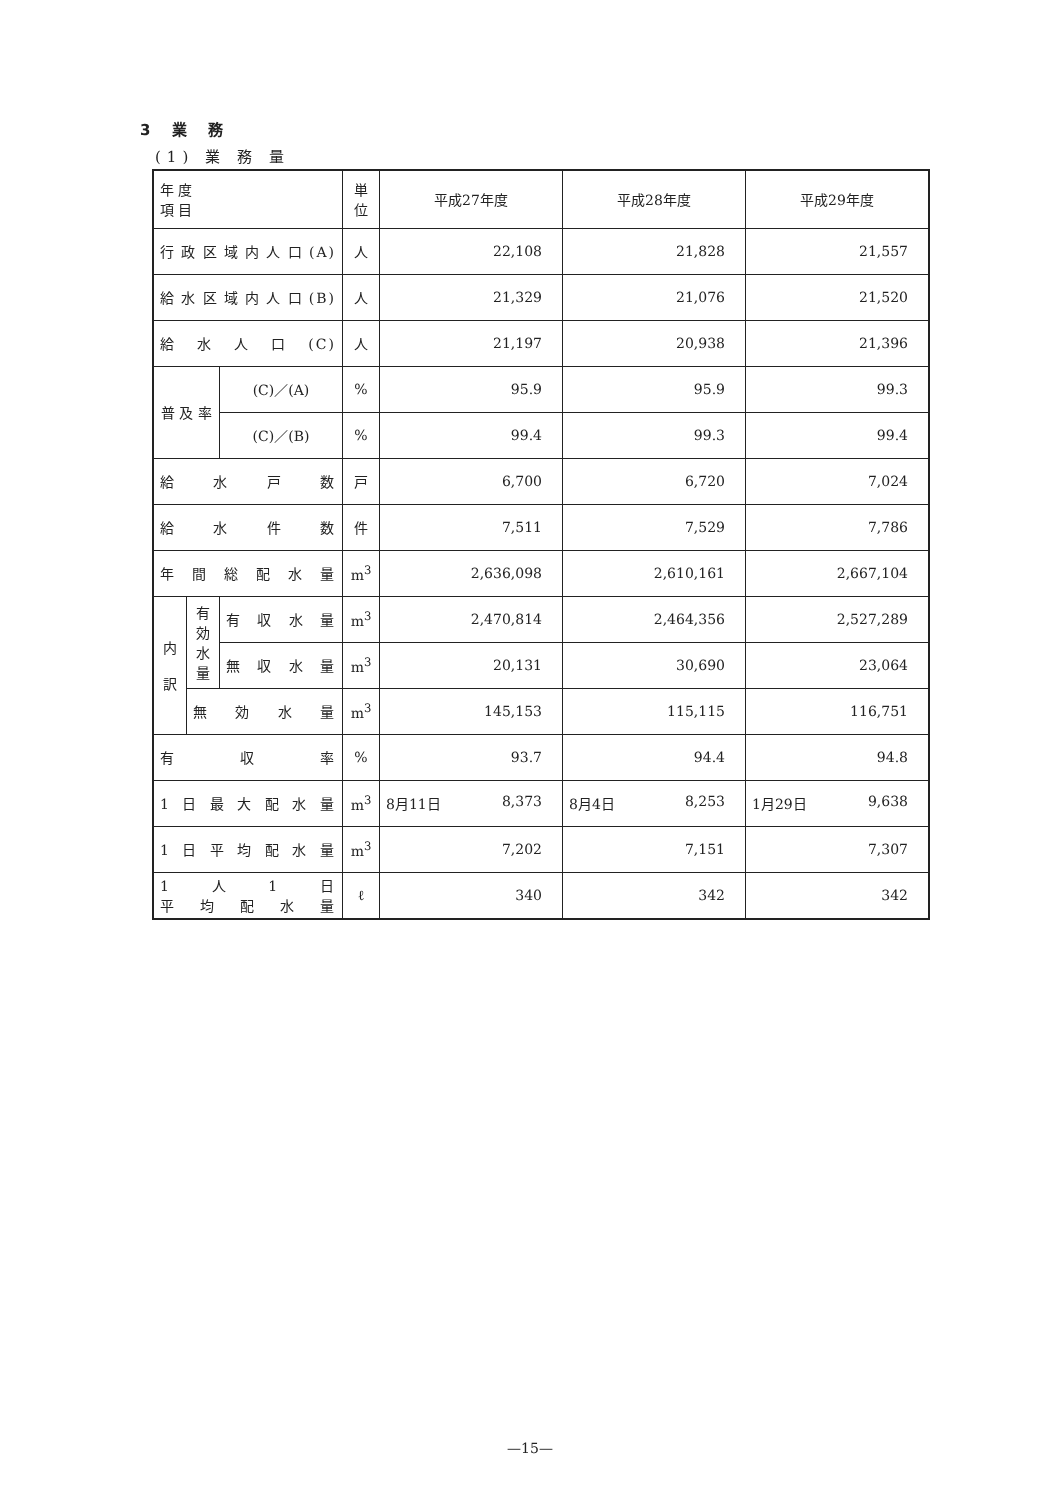3 業 務
(1) 業 務 量
| 年 度 項 目 | | | 単位 | 平成27年度 | 平成28年度 | 平成29年度 |
| --- | --- | --- | --- | --- | --- | --- |
| 行政区域内人口(A) | | | 人 | 22,108 | 21,828 | 21,557 |
| 給水区域内人口(B) | | | 人 | 21,329 | 21,076 | 21,520 |
| 給 水 人 口 (C) | | | 人 | 21,197 | 20,938 | 21,396 |
| 普 及 率 | | (C)／(A) | % | 95.9 | 95.9 | 99.3 |
| | | (C)／(B) | % | 99.4 | 99.3 | 99.4 |
| 給 水 戸 数 | | | 戸 | 6,700 | 6,720 | 7,024 |
| 給 水 件 数 | | | 件 | 7,511 | 7,529 | 7,786 |
| 年間総配水量 | | | m<sup>3</sup> | 2,636,098 | 2,610,161 | 2,667,104 |
| 内 訳 | 有 効 水 量 | 有収水量 | m<sup>3</sup> | 2,470,814 | 2,464,356 | 2,527,289 |
| | | 無収水量 | m<sup>3</sup> | 20,131 | 30,690 | 23,064 |
| | 無 効 水 量 | | m<sup>3</sup> | 145,153 | 115,115 | 116,751 |
| 有 収 率 | | | % | 93.7 | 94.4 | 94.8 |
| 1日最大配水量 | | | m<sup>3</sup> | 8月11日 8,373 | 8月4日 8,253 | 1月29日 9,638 |
| 1日平均配水量 | | | m<sup>3</sup> | 7,202 | 7,151 | 7,307 |
| 1人1日 平均配水量 | | | ℓ | 340 | 342 | 342 |
—15—